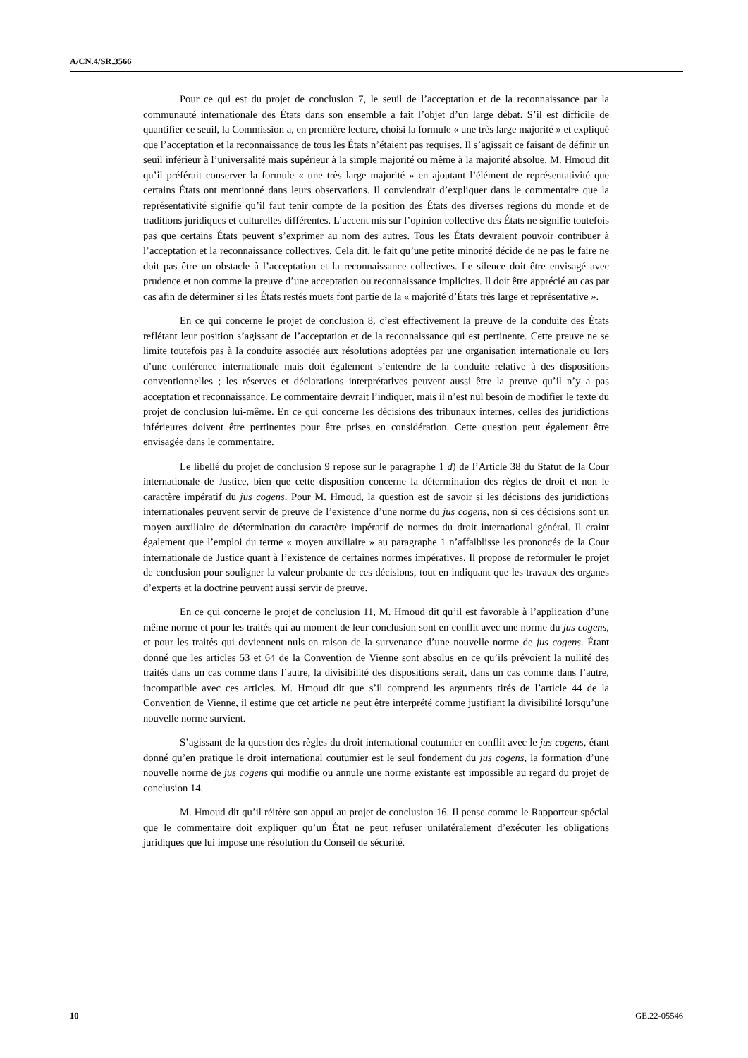A/CN.4/SR.3566
Pour ce qui est du projet de conclusion 7, le seuil de l’acceptation et de la reconnaissance par la communauté internationale des États dans son ensemble a fait l’objet d’un large débat. S’il est difficile de quantifier ce seuil, la Commission a, en première lecture, choisi la formule « une très large majorité » et expliqué que l’acceptation et la reconnaissance de tous les États n’étaient pas requises. Il s’agissait ce faisant de définir un seuil inférieur à l’universalité mais supérieur à la simple majorité ou même à la majorité absolue. M. Hmoud dit qu’il préférait conserver la formule « une très large majorité » en ajoutant l’élément de représentativité que certains États ont mentionné dans leurs observations. Il conviendrait d’expliquer dans le commentaire que la représentativité signifie qu’il faut tenir compte de la position des États des diverses régions du monde et de traditions juridiques et culturelles différentes. L’accent mis sur l’opinion collective des États ne signifie toutefois pas que certains États peuvent s’exprimer au nom des autres. Tous les États devraient pouvoir contribuer à l’acceptation et la reconnaissance collectives. Cela dit, le fait qu’une petite minorité décide de ne pas le faire ne doit pas être un obstacle à l’acceptation et la reconnaissance collectives. Le silence doit être envisagé avec prudence et non comme la preuve d’une acceptation ou reconnaissance implicites. Il doit être apprécié au cas par cas afin de déterminer si les États restés muets font partie de la « majorité d’États très large et représentative ».
En ce qui concerne le projet de conclusion 8, c’est effectivement la preuve de la conduite des États reflétant leur position s’agissant de l’acceptation et de la reconnaissance qui est pertinente. Cette preuve ne se limite toutefois pas à la conduite associée aux résolutions adoptées par une organisation internationale ou lors d’une conférence internationale mais doit également s’entendre de la conduite relative à des dispositions conventionnelles ; les réserves et déclarations interprétatives peuvent aussi être la preuve qu’il n’y a pas acceptation et reconnaissance. Le commentaire devrait l’indiquer, mais il n’est nul besoin de modifier le texte du projet de conclusion lui-même. En ce qui concerne les décisions des tribunaux internes, celles des juridictions inférieures doivent être pertinentes pour être prises en considération. Cette question peut également être envisagée dans le commentaire.
Le libellé du projet de conclusion 9 repose sur le paragraphe 1 d) de l’Article 38 du Statut de la Cour internationale de Justice, bien que cette disposition concerne la détermination des règles de droit et non le caractère impératif du jus cogens. Pour M. Hmoud, la question est de savoir si les décisions des juridictions internationales peuvent servir de preuve de l’existence d’une norme du jus cogens, non si ces décisions sont un moyen auxiliaire de détermination du caractère impératif de normes du droit international général. Il craint également que l’emploi du terme « moyen auxiliaire » au paragraphe 1 n’affaiblisse les prononcés de la Cour internationale de Justice quant à l’existence de certaines normes impératives. Il propose de reformuler le projet de conclusion pour souligner la valeur probante de ces décisions, tout en indiquant que les travaux des organes d’experts et la doctrine peuvent aussi servir de preuve.
En ce qui concerne le projet de conclusion 11, M. Hmoud dit qu’il est favorable à l’application d’une même norme et pour les traités qui au moment de leur conclusion sont en conflit avec une norme du jus cogens, et pour les traités qui deviennent nuls en raison de la survenance d’une nouvelle norme de jus cogens. Étant donné que les articles 53 et 64 de la Convention de Vienne sont absolus en ce qu’ils prévoient la nullité des traités dans un cas comme dans l’autre, la divisibilité des dispositions serait, dans un cas comme dans l’autre, incompatible avec ces articles. M. Hmoud dit que s’il comprend les arguments tirés de l’article 44 de la Convention de Vienne, il estime que cet article ne peut être interprété comme justifiant la divisibilité lorsqu’une nouvelle norme survient.
S’agissant de la question des règles du droit international coutumier en conflit avec le jus cogens, étant donné qu’en pratique le droit international coutumier est le seul fondement du jus cogens, la formation d’une nouvelle norme de jus cogens qui modifie ou annule une norme existante est impossible au regard du projet de conclusion 14.
M. Hmoud dit qu’il réitère son appui au projet de conclusion 16. Il pense comme le Rapporteur spécial que le commentaire doit expliquer qu’un État ne peut refuser unilatéralement d’exécuter les obligations juridiques que lui impose une résolution du Conseil de sécurité.
10 GE.22-05546